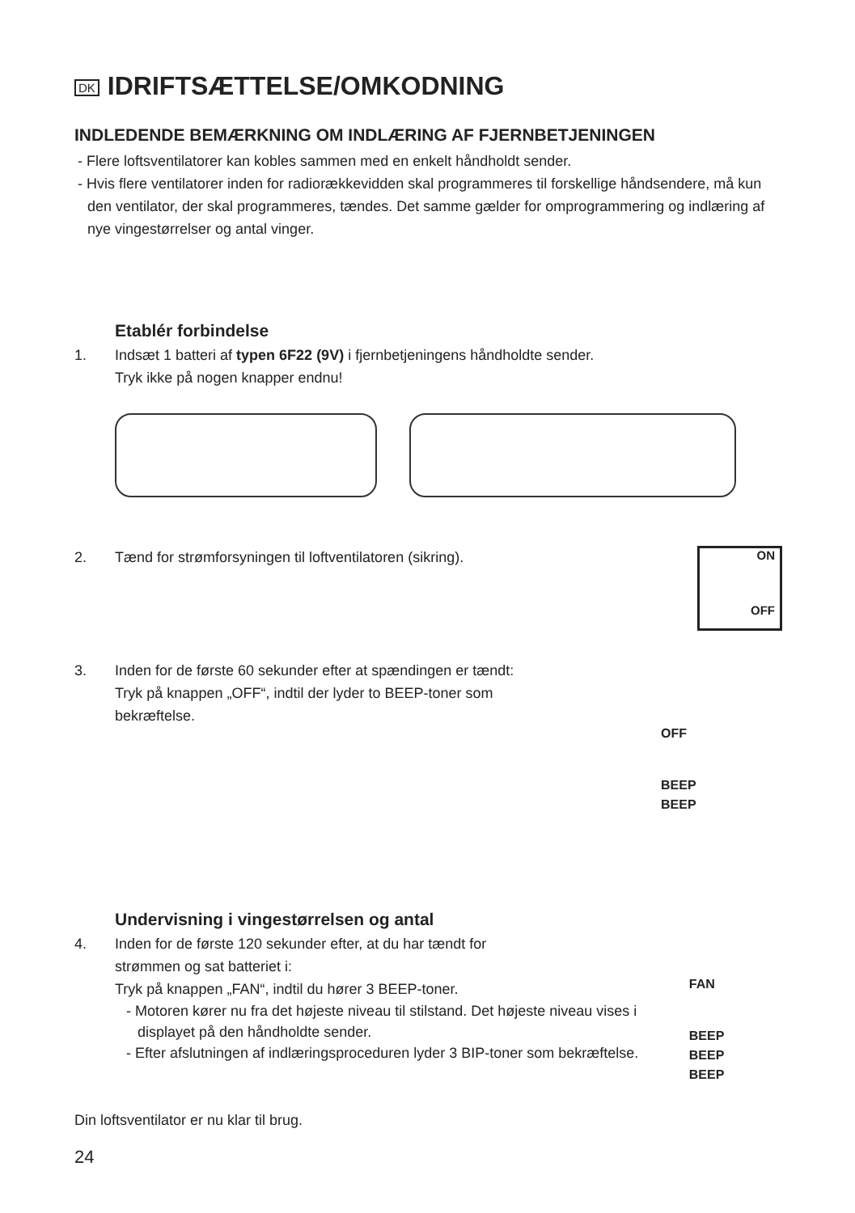DK IDRIFTSÆTTELSE/OMKODNING
INDLEDENDE BEMÆRKNING OM INDLÆRING AF FJERNBETJENINGEN
- Flere loftsventilatorer kan kobles sammen med en enkelt håndholdt sender.
- Hvis flere ventilatorer inden for radiorækkevidden skal programmeres til forskellige håndsendere, må kun den ventilator, der skal programmeres, tændes. Det samme gælder for omprogrammering og indlæring af nye vingestørrelser og antal vinger.
Etablér forbindelse
1. Indsæt 1 batteri af typen 6F22 (9V) i fjernbetjeningens håndholdte sender.
Tryk ikke på nogen knapper endnu!
2. Tænd for strømforsyningen til loftventilatoren (sikring).
ON
OFF
3. Inden for de første 60 sekunder efter at spændingen er tændt:
Tryk på knappen „OFF“, indtil der lyder to BEEP-toner som
bekræftelse.
OFF
BEEP
BEEP
Undervisning i vingestørrelsen og antal
4. Inden for de første 120 sekunder efter, at du har tændt for
strømmen og sat batteriet i:
Tryk på knappen „FAN“, indtil du hører 3 BEEP-toner.
- Motoren kører nu fra det højeste niveau til stilstand. Det højeste niveau vises i displayet på den håndholdte sender.
- Efter afslutningen af indlæringsproceduren lyder 3 BIP-toner som bekræftelse.
FAN
BEEP
BEEP
BEEP
Din loftsventilator er nu klar til brug.
24